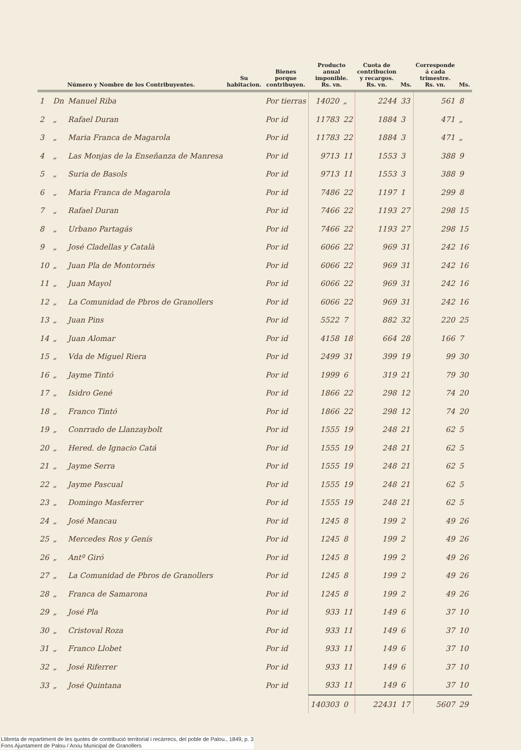| Número y Nombre de los Contribuyentes. | | | Su habitacion. | Bienes porque contribuyen. | Producto anual imponible. Rs. vn. | | Cuota de contribucion y recargos. Rs. vn. | Ms. | Corresponde á cada trimestre. Rs. vn. | Ms. |
| --- | --- | --- | --- | --- | --- | --- | --- | --- | --- | --- |
| 1 | Dn | Manuel Riba | | Por tierras | 14020 | „ | 2244 | 33 | 561 | 8 |
| 2 | „ | Rafael Duran | | Por id | 11783 | 22 | 1884 | 3 | 471 | „ |
| 3 | „ | Maria Franca de Magarola | | Por id | 11783 | 22 | 1884 | 3 | 471 | „ |
| 4 | „ | Las Monjas de la Enseñanza de Manresa | | Por id | 9713 | 11 | 1553 | 3 | 388 | 9 |
| 5 | „ | Suria de Basols | | Por id | 9713 | 11 | 1553 | 3 | 388 | 9 |
| 6 | „ | Maria Franca de Magarola | | Por id | 7486 | 22 | 1197 | 1 | 299 | 8 |
| 7 | „ | Rafael Duran | | Por id | 7466 | 22 | 1193 | 27 | 298 | 15 |
| 8 | „ | Urbano Partagás | | Por id | 7466 | 22 | 1193 | 27 | 298 | 15 |
| 9 | „ | José Cladellas y Català | | Por id | 6066 | 22 | 969 | 31 | 242 | 16 |
| 10 | „ | Juan Pla de Montornés | | Por id | 6066 | 22 | 969 | 31 | 242 | 16 |
| 11 | „ | Juan Mayol | | Por id | 6066 | 22 | 969 | 31 | 242 | 16 |
| 12 | „ | La Comunidad de Pbros de Granollers | | Por id | 6066 | 22 | 969 | 31 | 242 | 16 |
| 13 | „ | Juan Pins | | Por id | 5522 | 7 | 882 | 32 | 220 | 25 |
| 14 | „ | Juan Alomar | | Por id | 4158 | 18 | 664 | 28 | 166 | 7 |
| 15 | „ | Vda de Miguel Riera | | Por id | 2499 | 31 | 399 | 19 | 99 | 30 |
| 16 | „ | Jayme Tintó | | Por id | 1999 | 6 | 319 | 21 | 79 | 30 |
| 17 | „ | Isidro Gené | | Por id | 1866 | 22 | 298 | 12 | 74 | 20 |
| 18 | „ | Franco Tintó | | Por id | 1866 | 22 | 298 | 12 | 74 | 20 |
| 19 | „ | Conrrado de Llanzaybolt | | Por id | 1555 | 19 | 248 | 21 | 62 | 5 |
| 20 | „ | Hered. de Ignacio Catá | | Por id | 1555 | 19 | 248 | 21 | 62 | 5 |
| 21 | „ | Jayme Serra | | Por id | 1555 | 19 | 248 | 21 | 62 | 5 |
| 22 | „ | Jayme Pascual | | Por id | 1555 | 19 | 248 | 21 | 62 | 5 |
| 23 | „ | Domingo Masferrer | | Por id | 1555 | 19 | 248 | 21 | 62 | 5 |
| 24 | „ | José Mancau | | Por id | 1245 | 8 | 199 | 2 | 49 | 26 |
| 25 | „ | Mercedes Ros y Genís | | Por id | 1245 | 8 | 199 | 2 | 49 | 26 |
| 26 | „ | Antº Giró | | Por id | 1245 | 8 | 199 | 2 | 49 | 26 |
| 27 | „ | La Comunidad de Pbros de Granollers | | Por id | 1245 | 8 | 199 | 2 | 49 | 26 |
| 28 | „ | Franca de Samarona | | Por id | 1245 | 8 | 199 | 2 | 49 | 26 |
| 29 | „ | José Pla | | Por id | 933 | 11 | 149 | 6 | 37 | 10 |
| 30 | „ | Cristoval Roza | | Por id | 933 | 11 | 149 | 6 | 37 | 10 |
| 31 | „ | Franco Llobet | | Por id | 933 | 11 | 149 | 6 | 37 | 10 |
| 32 | „ | José Riferrer | | Por id | 933 | 11 | 149 | 6 | 37 | 10 |
| 33 | „ | José Quintana | | Por id | 933 | 11 | 149 | 6 | 37 | 10 |
| | | | | | 140303 | 0 | 22431 | 17 | 5607 | 29 |
Llibreta de repartiment de les quotes de contribució territorial i recàrrecs, del poble de Palou., 1849, p. 3
Fons Ajuntament de Palou / Arxiu Municipal de Granollers